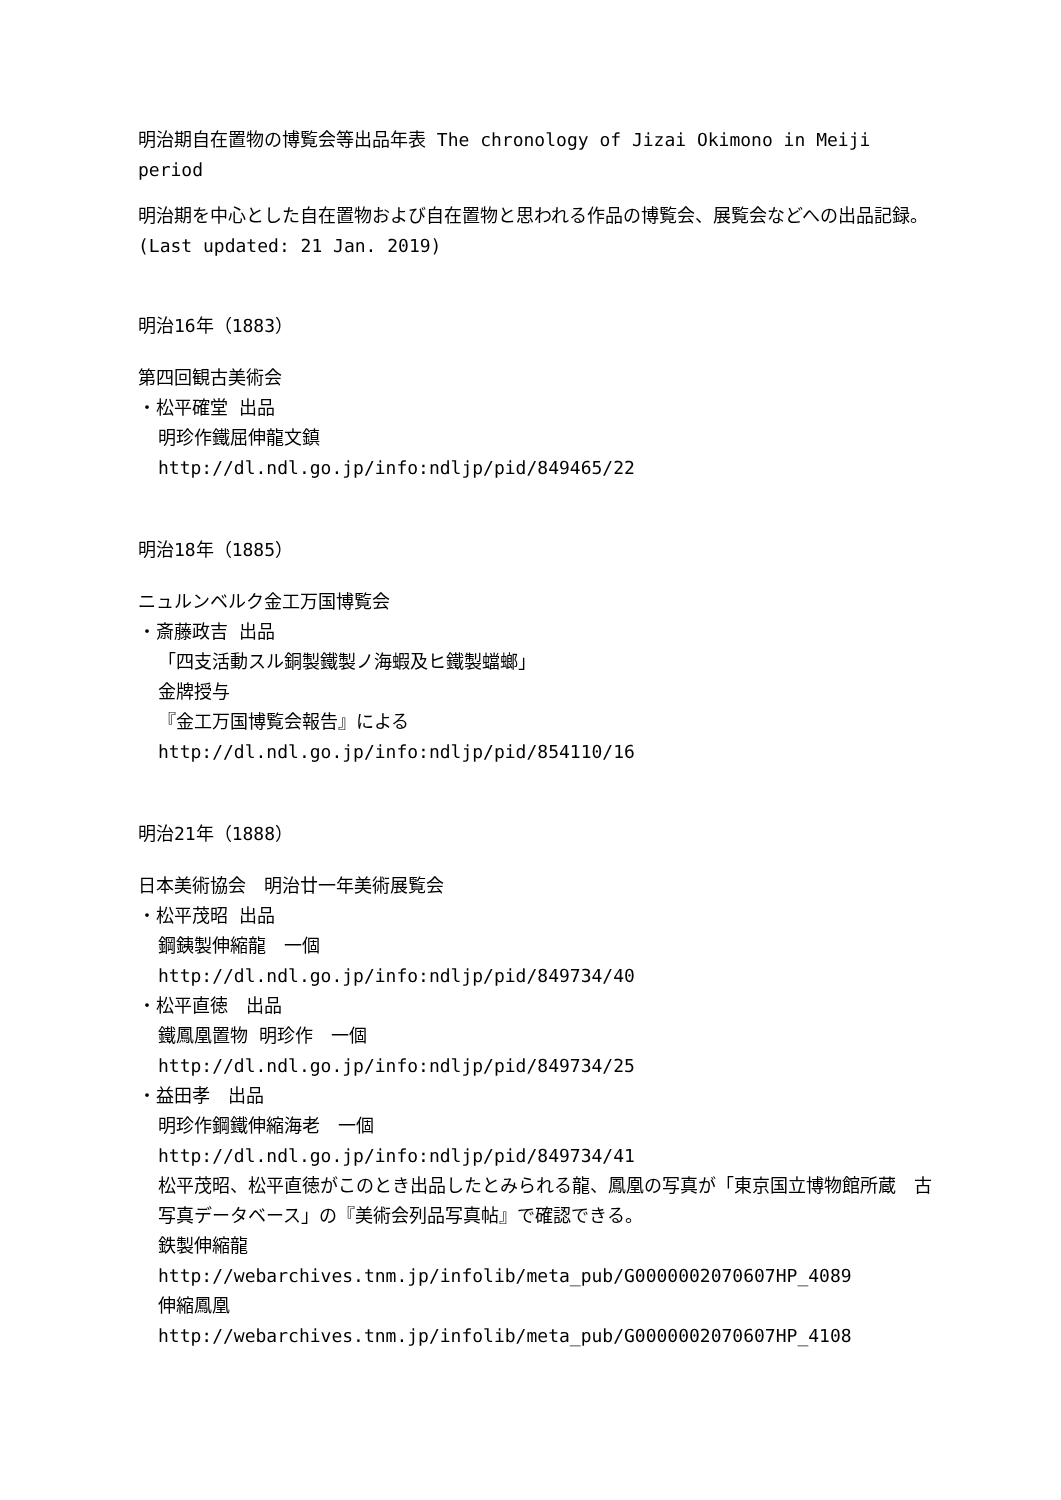明治期自在置物の博覧会等出品年表 The chronology of Jizai Okimono in Meiji period
明治期を中心とした自在置物および自在置物と思われる作品の博覧会、展覧会などへの出品記録。
(Last updated: 21 Jan. 2019)
明治16年（1883）
第四回観古美術会
・松平確堂 出品
明珍作鐵屈伸龍文鎮
http://dl.ndl.go.jp/info:ndljp/pid/849465/22
明治18年（1885）
ニュルンベルク金工万国博覧会
・斎藤政吉 出品
「四支活動スル銅製鐵製ノ海蝦及ヒ鐵製蟷螂」
金牌授与
『金工万国博覧会報告』による
http://dl.ndl.go.jp/info:ndljp/pid/854110/16
明治21年（1888）
日本美術協会　明治廿一年美術展覧会
・松平茂昭 出品
鋼銕製伸縮龍　一個
http://dl.ndl.go.jp/info:ndljp/pid/849734/40
・松平直徳　出品
鐵鳳凰置物 明珍作　一個
http://dl.ndl.go.jp/info:ndljp/pid/849734/25
・益田孝　出品
明珍作鋼鐵伸縮海老　一個
http://dl.ndl.go.jp/info:ndljp/pid/849734/41
松平茂昭、松平直徳がこのとき出品したとみられる龍、鳳凰の写真が「東京国立博物館所蔵　古写真データベース」の『美術会列品写真帖』で確認できる。
鉄製伸縮龍
http://webarchives.tnm.jp/infolib/meta_pub/G0000002070607HP_4089
伸縮鳳凰
http://webarchives.tnm.jp/infolib/meta_pub/G0000002070607HP_4108